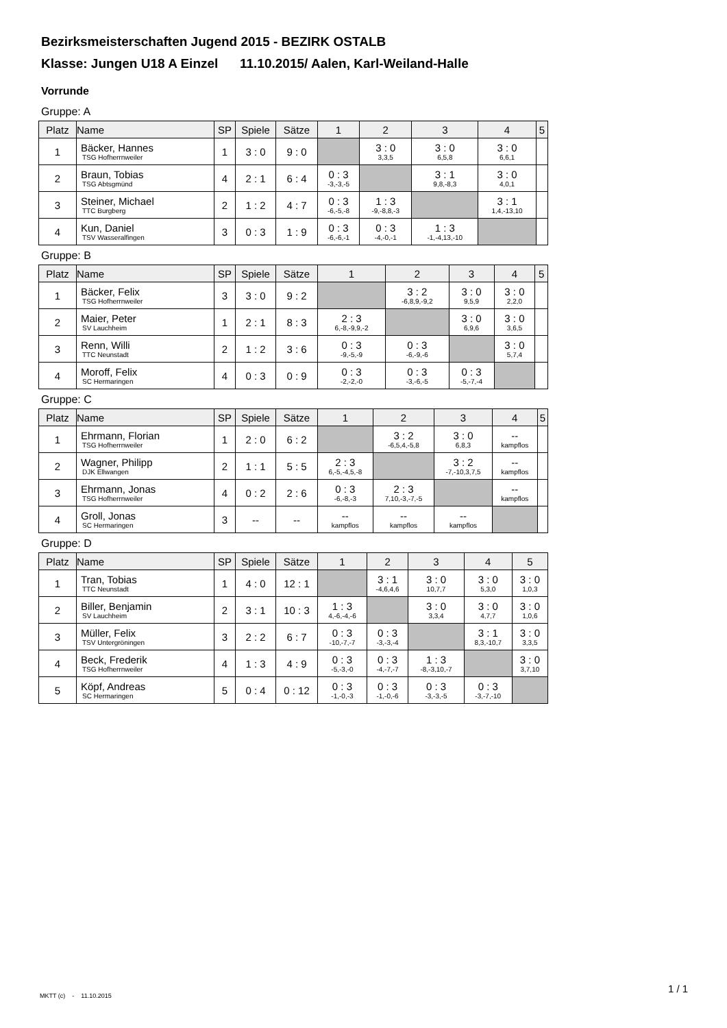Bezirksmeisterschaften Jugend 2015 - BEZIRK OSTALB
Klasse: Jungen U18 A Einzel 11.10.2015/ Aalen, Karl-Weiland-Halle
Vorrunde
Gruppe: A
| Platz | Name | SP | Spiele | Sätze | 1 | 2 | 3 | 4 | 5 |
| --- | --- | --- | --- | --- | --- | --- | --- | --- | --- |
| 1 | Bäcker, Hannes TSG Hofherrnweiler | 1 | 3 : 0 | 9 : 0 | | 3 : 0 3,3,5 | 3 : 0 6,5,8 | 3 : 0 6,6,1 | |
| 2 | Braun, Tobias TSG Abtsgmünd | 4 | 2 : 1 | 6 : 4 | 0 : 3 -3,-3,-5 | | 3 : 1 9,8,-8,3 | 3 : 0 4,0,1 | |
| 3 | Steiner, Michael TTC Burgberg | 2 | 1 : 2 | 4 : 7 | 0 : 3 -6,-5,-8 | 1 : 3 -9,-8,8,-3 | | 3 : 1 1,4,-13,10 | |
| 4 | Kun, Daniel TSV Wasseralfingen | 3 | 0 : 3 | 1 : 9 | 0 : 3 -6,-6,-1 | 0 : 3 -4,-0,-1 | 1 : 3 -1,-4,13,-10 | | |
Gruppe: B
| Platz | Name | SP | Spiele | Sätze | 1 | 2 | 3 | 4 | 5 |
| --- | --- | --- | --- | --- | --- | --- | --- | --- | --- |
| 1 | Bäcker, Felix TSG Hofherrnweiler | 3 | 3 : 0 | 9 : 2 | | 3 : 2 -6,8,9,-9,2 | 3 : 0 9,5,9 | 3 : 0 2,2,0 | |
| 2 | Maier, Peter SV Lauchheim | 1 | 2 : 1 | 8 : 3 | 2 : 3 6,-8,-9,9,-2 | | 3 : 0 6,9,6 | 3 : 0 3,6,5 | |
| 3 | Renn, Willi TTC Neunstadt | 2 | 1 : 2 | 3 : 6 | 0 : 3 -9,-5,-9 | 0 : 3 -6,-9,-6 | | 3 : 0 5,7,4 | |
| 4 | Moroff, Felix SC Hermaringen | 4 | 0 : 3 | 0 : 9 | 0 : 3 -2,-2,-0 | 0 : 3 -3,-6,-5 | 0 : 3 -5,-7,-4 | | |
Gruppe: C
| Platz | Name | SP | Spiele | Sätze | 1 | 2 | 3 | 4 | 5 |
| --- | --- | --- | --- | --- | --- | --- | --- | --- | --- |
| 1 | Ehrmann, Florian TSG Hofherrnweiler | 1 | 2 : 0 | 6 : 2 | | 3 : 2 -6,5,4,-5,8 | 3 : 0 6,8,3 | -- kampflos | |
| 2 | Wagner, Philipp DJK Ellwangen | 2 | 1 : 1 | 5 : 5 | 2 : 3 6,-5,-4,5,-8 | | 3 : 2 -7,-10,3,7,5 | -- kampflos | |
| 3 | Ehrmann, Jonas TSG Hofherrnweiler | 4 | 0 : 2 | 2 : 6 | 0 : 3 -6,-8,-3 | 2 : 3 7,10,-3,-7,-5 | | -- kampflos | |
| 4 | Groll, Jonas SC Hermaringen | 3 | -- | -- | -- kampflos | -- kampflos | -- kampflos | | |
Gruppe: D
| Platz | Name | SP | Spiele | Sätze | 1 | 2 | 3 | 4 | 5 |
| --- | --- | --- | --- | --- | --- | --- | --- | --- | --- |
| 1 | Tran, Tobias TTC Neunstadt | 1 | 4 : 0 | 12 : 1 | | 3 : 1 -4,6,4,6 | 3 : 0 10,7,7 | 3 : 0 5,3,0 | 3 : 0 1,0,3 |
| 2 | Biller, Benjamin SV Lauchheim | 2 | 3 : 1 | 10 : 3 | 1 : 3 4,-6,-4,-6 | | 3 : 0 3,3,4 | 3 : 0 4,7,7 | 3 : 0 1,0,6 |
| 3 | Müller, Felix TSV Untergröningen | 3 | 2 : 2 | 6 : 7 | 0 : 3 -10,-7,-7 | 0 : 3 -3,-3,-4 | | 3 : 1 8,3,-10,7 | 3 : 0 3,3,5 |
| 4 | Beck, Frederik TSG Hofherrnweiler | 4 | 1 : 3 | 4 : 9 | 0 : 3 -5,-3,-0 | 0 : 3 -4,-7,-7 | 1 : 3 -8,-3,10,-7 | | 3 : 0 3,7,10 |
| 5 | Köpf, Andreas SC Hermaringen | 5 | 0 : 4 | 0 : 12 | 0 : 3 -1,-0,-3 | 0 : 3 -1,-0,-6 | 0 : 3 -3,-3,-5 | 0 : 3 -3,-7,-10 | |
MKTT (c) - 11.10.2015
1 / 1